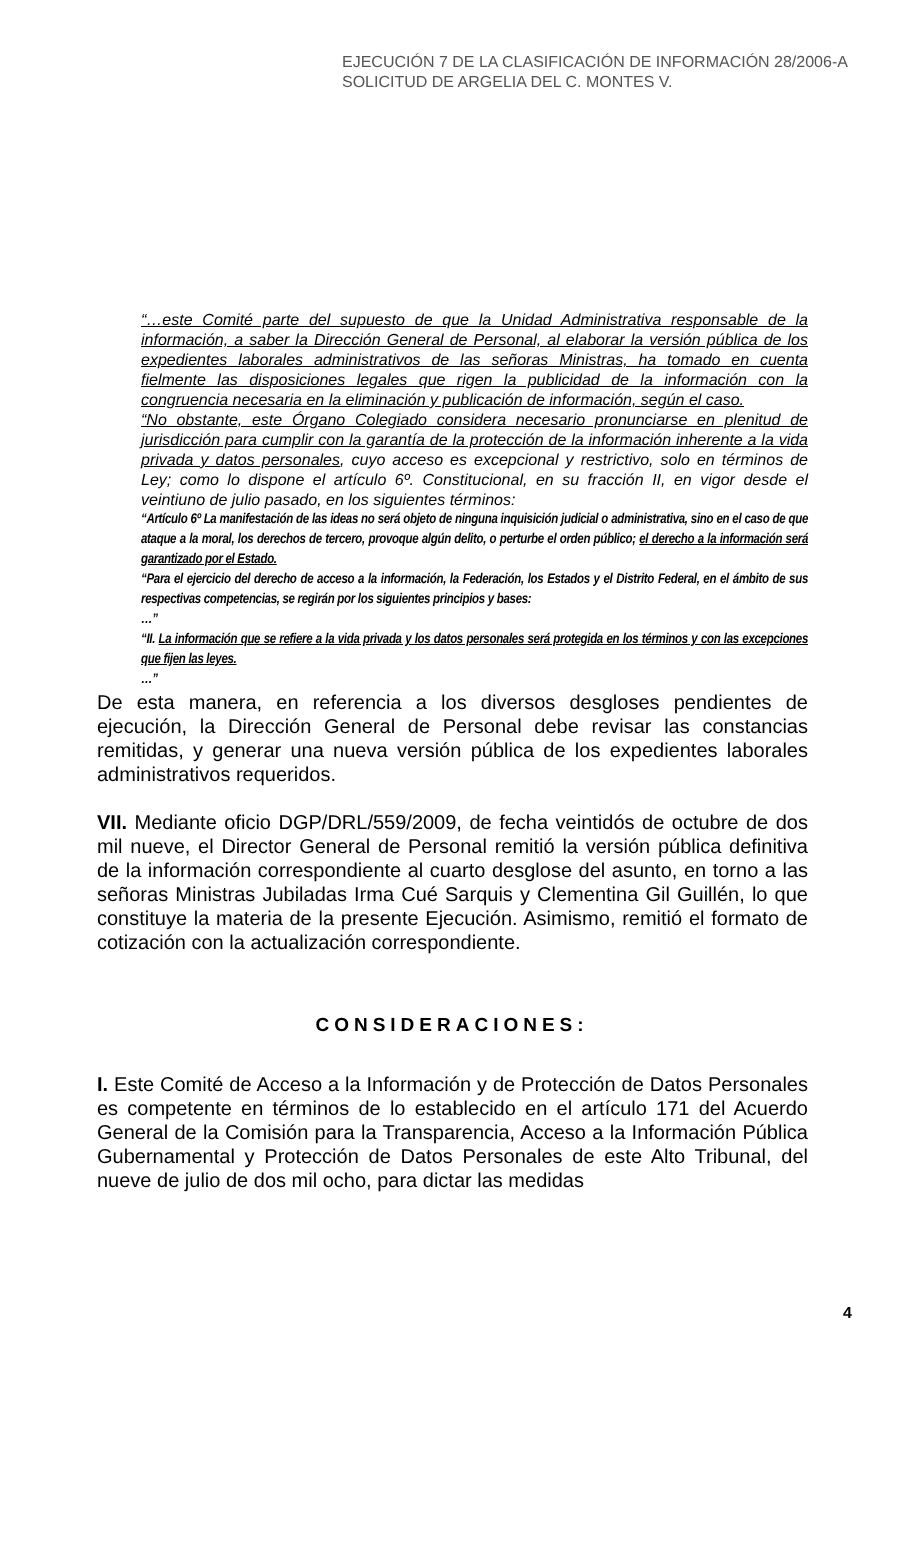EJECUCIÓN 7 DE LA CLASIFICACIÓN DE INFORMACIÓN 28/2006-A
SOLICITUD DE ARGELIA DEL C. MONTES V.
“…este Comité parte del supuesto de que la Unidad Administrativa responsable de la información, a saber la Dirección General de Personal, al elaborar la versión pública de los expedientes laborales administrativos de las señoras Ministras, ha tomado en cuenta fielmente las disposiciones legales que rigen la publicidad de la información con la congruencia necesaria en la eliminación y publicación de información, según el caso.
“No obstante, este Órgano Colegiado considera necesario pronunciarse en plenitud de jurisdicción para cumplir con la garantía de la protección de la información inherente a la vida privada y datos personales, cuyo acceso es excepcional y restrictivo, solo en términos de Ley; como lo dispone el artículo 6º. Constitucional, en su fracción II, en vigor desde el veintiuno de julio pasado, en los siguientes términos:
“Artículo 6º La manifestación de las ideas no será objeto de ninguna inquisición judicial o administrativa, sino en el caso de que ataque a la moral, los derechos de tercero, provoque algún delito, o perturbe el orden público; el derecho a la información será garantizado por el Estado.
“Para el ejercicio del derecho de acceso a la información, la Federación, los Estados y el Distrito Federal, en el ámbito de sus respectivas competencias, se regirán por los siguientes principios y bases:
…”
“II. La información que se refiere a la vida privada y los datos personales será protegida en los términos y con las excepciones que fijen las leyes.
…”
De esta manera, en referencia a los diversos desgloses pendientes de ejecución, la Dirección General de Personal debe revisar las constancias remitidas, y generar una nueva versión pública de los expedientes laborales administrativos requeridos.
VII. Mediante oficio DGP/DRL/559/2009, de fecha veintidós de octubre de dos mil nueve, el Director General de Personal remitió la versión pública definitiva de la información correspondiente al cuarto desglose del asunto, en torno a las señoras Ministras Jubiladas Irma Cué Sarquis y Clementina Gil Guillén, lo que constituye la materia de la presente Ejecución. Asimismo, remitió el formato de cotización con la actualización correspondiente.
CONSIDERACIONES:
I. Este Comité de Acceso a la Información y de Protección de Datos Personales es competente en términos de lo establecido en el artículo 171 del Acuerdo General de la Comisión para la Transparencia, Acceso a la Información Pública Gubernamental y Protección de Datos Personales de este Alto Tribunal, del nueve de julio de dos mil ocho, para dictar las medidas
4